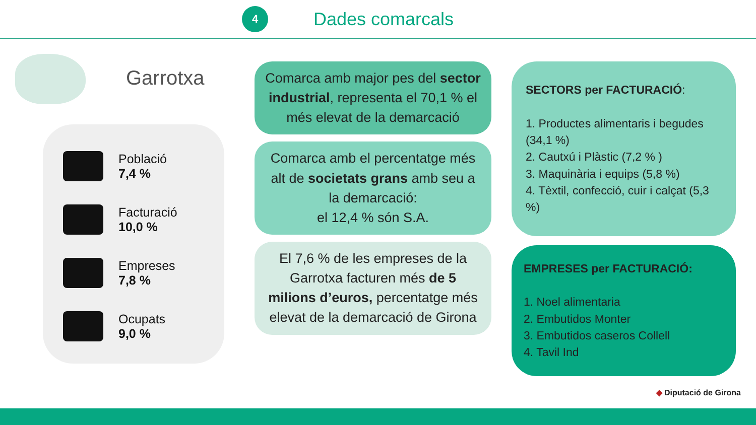4
Dades comarcals
Garrotxa
Població
7,4 %
Facturació
10,0 %
Empreses
7,8 %
Ocupats
9,0 %
Comarca amb major pes del sector industrial, representa el 70,1 % el més elevat de la demarcació
Comarca amb el percentatge més alt de societats grans amb seu a la demarcació:
el 12,4 % són S.A.
El 7,6 % de les empreses de la Garrotxa facturen més de 5 milions d’euros, percentatge més elevat de la demarcació de Girona
SECTORS per FACTURACIÓ:
1. Productes alimentaris i begudes (34,1 %)
2. Cautxú i Plàstic (7,2 % )
3. Maquinària i equips (5,8 %)
4. Tèxtil, confecció, cuir i calçat (5,3 %)
EMPRESES per FACTURACIÓ:
1. Noel alimentaria
2. Embutidos Monter
3. Embutidos caseros Collell
4. Tavil Ind
◆ Diputació de Girona